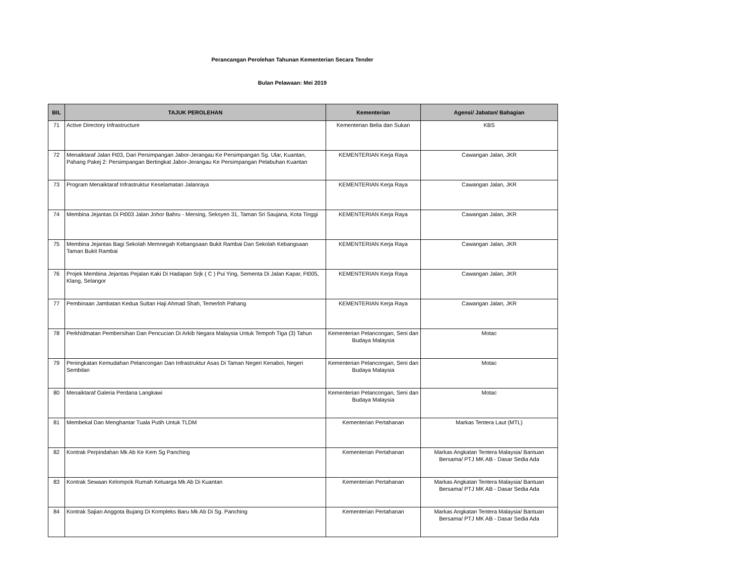Perancangan Perolehan Tahunan Kementerian Secara Tender
Bulan Pelawaan: Mei 2019
| BIL | TAJUK PEROLEHAN | Kementerian | Agensi/ Jabatan/ Bahagian |
| --- | --- | --- | --- |
| 71 | Active Directory Infrastructure | Kementerian Belia dan Sukan | KBS |
| 72 | Menaiktaraf Jalan Ft03, Dari Persimpangan Jabor-Jerangau Ke Persimpangan Sg. Ular, Kuantan, Pahang Pakej 2: Persimpangan Bertingkat Jabor-Jerangau Ke Persimpangan Pelabuhan Kuantan | KEMENTERIAN Kerja Raya | Cawangan Jalan, JKR |
| 73 | Program Menaiktaraf Infrastruktur Keselamatan Jalanraya | KEMENTERIAN Kerja Raya | Cawangan Jalan, JKR |
| 74 | Membina Jejantas Di Ft003 Jalan Johor Bahru - Mersing, Seksyen 31, Taman Sri Saujana, Kota Tinggi | KEMENTERIAN Kerja Raya | Cawangan Jalan, JKR |
| 75 | Membina Jejantas Bagi Sekolah Memnegah Kebangsaan Bukit Rambai Dan Sekolah Kebangsaan Taman Bukit Rambai | KEMENTERIAN Kerja Raya | Cawangan Jalan, JKR |
| 76 | Projek Membina Jejantas Pejalan Kaki Di Hadapan Srjk ( C ) Pui Ying, Sementa Di Jalan Kapar, Ft005, Klang, Selangor | KEMENTERIAN Kerja Raya | Cawangan Jalan, JKR |
| 77 | Pembinaan Jambatan Kedua Sultan Haji Ahmad Shah, Temerloh Pahang | KEMENTERIAN Kerja Raya | Cawangan Jalan, JKR |
| 78 | Perkhidmatan Pembersihan Dan Pencucian Di Arkib Negara Malaysia Untuk Tempoh Tiga (3) Tahun | Kementerian Pelancongan, Seni dan Budaya Malaysia | Motac |
| 79 | Peningkatan Kemudahan Pelancongan Dan Infrastruktur Asas Di Taman Negeri Kenaboi, Negeri Sembilan | Kementerian Pelancongan, Seni dan Budaya Malaysia | Motac |
| 80 | Menaiktaraf Galeria Perdana Langkawi | Kementerian Pelancongan, Seni dan Budaya Malaysia | Motac |
| 81 | Membekal Dan Menghantar Tuala Putih Untuk TLDM | Kementerian Pertahanan | Markas Tentera Laut (MTL) |
| 82 | Kontrak Perpindahan Mk Ab Ke Kem Sg Panching | Kementerian Pertahanan | Markas Angkatan Tentera Malaysia/ Bantuan Bersama/ PTJ MK AB - Dasar Sedia Ada |
| 83 | Kontrak Sewaan Kelompok Rumah Keluarga Mk Ab Di Kuantan | Kementerian Pertahanan | Markas Angkatan Tentera Malaysia/ Bantuan Bersama/ PTJ MK AB - Dasar Sedia Ada |
| 84 | Kontrak Sajian Anggota Bujang Di Kompleks Baru Mk Ab Di Sg. Panching | Kementerian Pertahanan | Markas Angkatan Tentera Malaysia/ Bantuan Bersama/ PTJ MK AB - Dasar Sedia Ada |